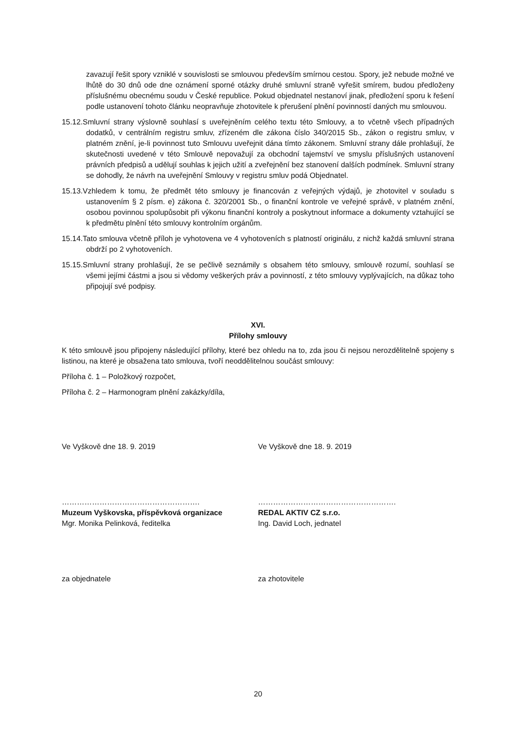zavazují řešit spory vzniklé v souvislosti se smlouvou především smírnou cestou. Spory, jež nebude možné ve lhůtě do 30 dnů ode dne oznámení sporné otázky druhé smluvní straně vyřešit smírem, budou předloženy příslušnému obecnému soudu v České republice. Pokud objednatel nestanoví jinak, předložení sporu k řešení podle ustanovení tohoto článku neopravňuje zhotovitele k přerušení plnění povinností daných mu smlouvou.
15.12.Smluvní strany výslovně souhlasí s uveřejněním celého textu této Smlouvy, a to včetně všech případných dodatků, v centrálním registru smluv, zřízeném dle zákona číslo 340/2015 Sb., zákon o registru smluv, v platném znění, je-li povinnost tuto Smlouvu uveřejnit dána tímto zákonem. Smluvní strany dále prohlašují, že skutečnosti uvedené v této Smlouvě nepovažují za obchodní tajemství ve smyslu příslušných ustanovení právních předpisů a udělují souhlas k jejich užití a zveřejnění bez stanovení dalších podmínek. Smluvní strany se dohodly, že návrh na uveřejnění Smlouvy v registru smluv podá Objednatel.
15.13.Vzhledem k tomu, že předmět této smlouvy je financován z veřejných výdajů, je zhotovitel v souladu s ustanovením § 2 písm. e) zákona č. 320/2001 Sb., o finanční kontrole ve veřejné správě, v platném znění, osobou povinnou spolupůsobit při výkonu finanční kontroly a poskytnout informace a dokumenty vztahující se k předmětu plnění této smlouvy kontrolním orgánům.
15.14.Tato smlouva včetně příloh je vyhotovena ve 4 vyhotoveních s platností originálu, z nichž každá smluvní strana obdrží po 2 vyhotoveních.
15.15.Smluvní strany prohlašují, že se pečlivě seznámily s obsahem této smlouvy, smlouvě rozumí, souhlasí se všemi jejími částmi a jsou si vědomy veškerých práv a povinností, z této smlouvy vyplývajících, na důkaz toho připojují své podpisy.
XVI.
Přílohy smlouvy
K této smlouvě jsou připojeny následující přílohy, které bez ohledu na to, zda jsou či nejsou nerozdělitelně spojeny s listinou, na které je obsažena tato smlouva, tvoří neoddělitelnou součást smlouvy:
Příloha č. 1 – Položkový rozpočet,
Příloha č. 2 – Harmonogram plnění zakázky/díla,
Ve Vyškově dne 18. 9. 2019 Ve Vyškově dne 18. 9. 2019
……………………………………………….
Muzeum Vyškovska, příspěvková organizace
Mgr. Monika Pelinková, ředitelka
……………………………………………….
REDAL AKTIV CZ s.r.o.
Ing. David Loch, jednatel
za objednatele za zhotovitele
20